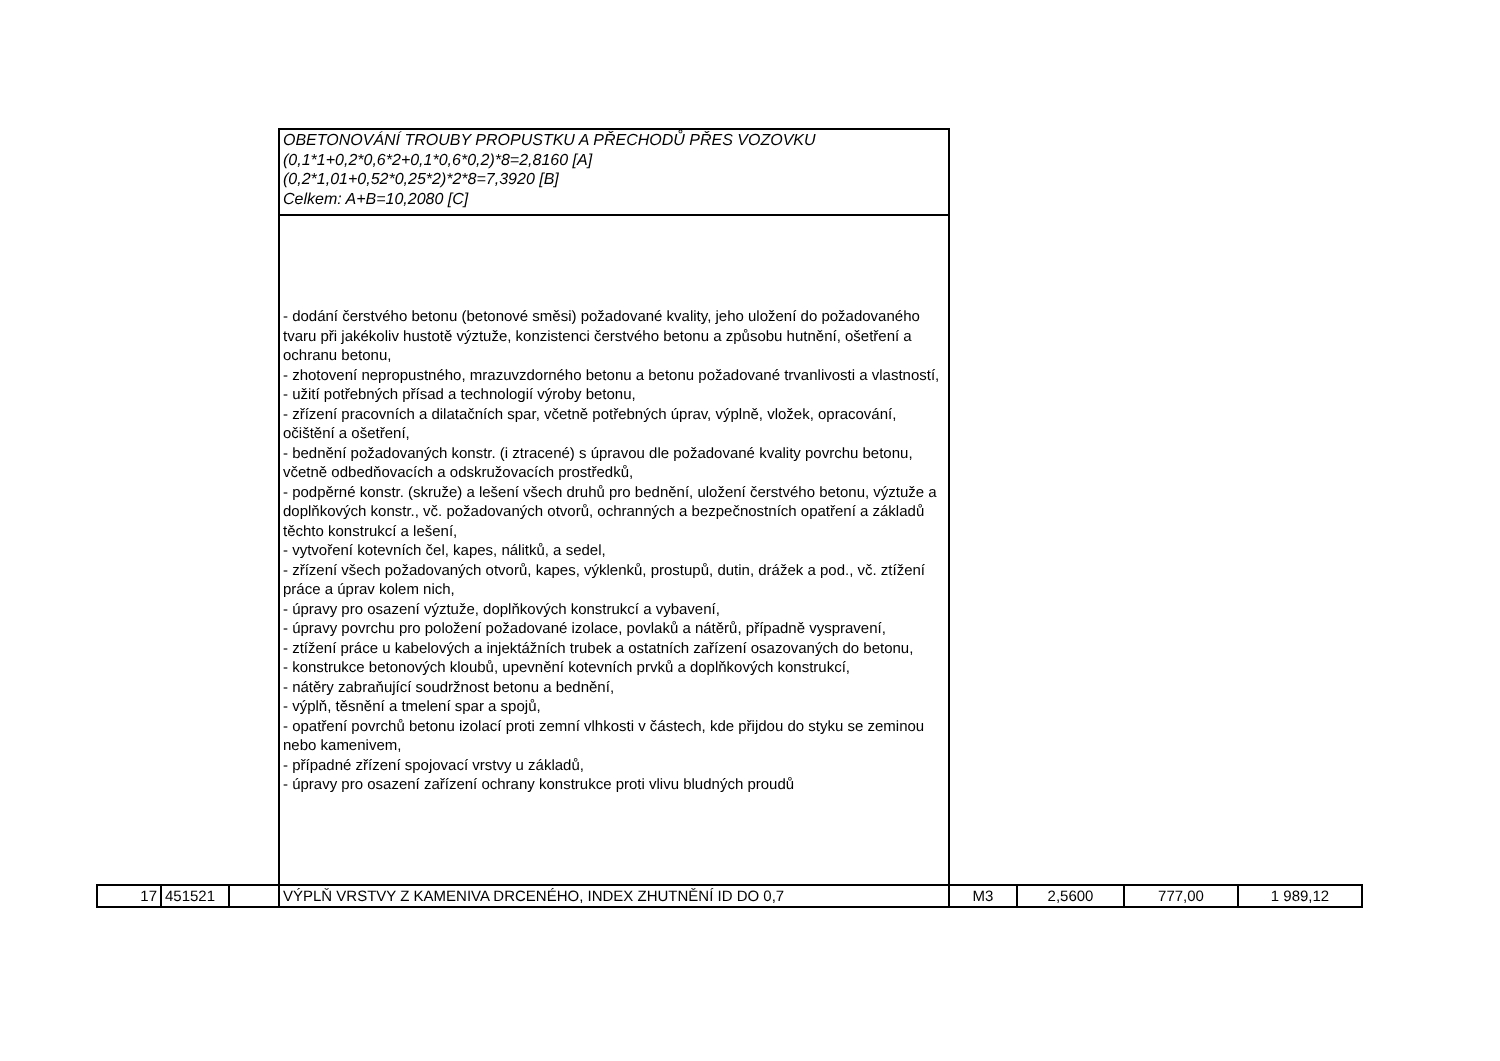| | | | OBETONOVÁNÍ TROUBY PROPUSTKU A PŘECHODŮ PŘES VOZOVKU (0,1*1+0,2*0,6*2+0,1*0,6*0,2)*8=2,8160 [A] (0,2*1,01+0,52*0,25*2)*2*8=7,3920 [B] Celkem: A+B=10,2080 [C] | | | | |
| | | | - dodání čerstvého betonu (betonové směsi) požadované kvality, jeho uložení do požadovaného tvaru při jakékoliv hustotě výztuže, konzistenci čerstvého betonu a způsobu hutnění, ošetření a ochranu betonu, - zhotovení nepropustného, mrazuvzdorného betonu a betonu požadované trvanlivosti a vlastností, - užití potřebných přísad a technologií výroby betonu, - zřízení pracovních a dilatačních spar, včetně potřebných úprav, výplně, vložek, opracování, očištění a ošetření, - bednění požadovaných konstr. (i ztracené) s úpravou dle požadované kvality povrchu betonu, včetně odbedňovacích a odskružovacích prostředků, - podpěrné konstr. (skruže) a lešení všech druhů pro bednění, uložení čerstvého betonu, výztuže a doplňkových konstr., vč. požadovaných otvorů, ochranných a bezpečnostních opatření a základů těchto konstrukcí a lešení, - vytvoření kotevních čel, kapes, nálitků, a sedel, - zřízení všech požadovaných otvorů, kapes, výklenků, prostupů, dutin, drážek a pod., vč. ztížení práce a úprav kolem nich, - úpravy pro osazení výztuže, doplňkových konstrukcí a vybavení, - úpravy povrchu pro položení požadované izolace, povlaků a nátěrů, případně vyspravení, - ztížení práce u kabelových a injektážních trubek a ostatních zařízení osazovaných do betonu, - konstrukce betonových kloubů, upevnění kotevních prvků a doplňkových konstrukcí, - nátěry zabraňující soudržnost betonu a bednění, - výplň, těsnění a tmelení spar a spojů, - opatření povrchů betonu izolací proti zemní vlhkosti v částech, kde přijdou do styku se zeminou nebo kamenivem, - případné zřízení spojovací vrstvy u základů, - úpravy pro osazení zařízení ochrany konstrukce proti vlivu bludných proudů | | | | |
| 17 | 451521 | | VÝPLŇ VRSTVY Z KAMENIVA DRCENÉHO, INDEX ZHUTNĚNÍ ID DO 0,7 | M3 | 2,5600 | 777,00 | 1 989,12 |